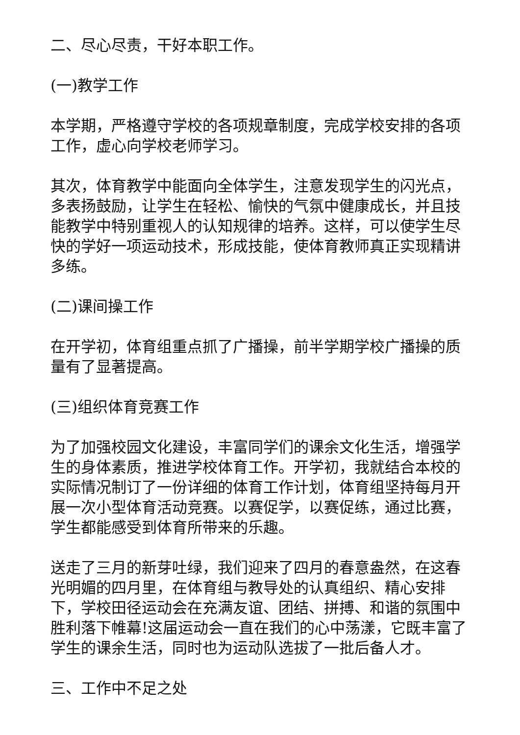二、尽心尽责，干好本职工作。
(一)教学工作
本学期，严格遵守学校的各项规章制度，完成学校安排的各项工作，虚心向学校老师学习。
其次，体育教学中能面向全体学生，注意发现学生的闪光点，多表扬鼓励，让学生在轻松、愉快的气氛中健康成长，并且技能教学中特别重视人的认知规律的培养。这样，可以使学生尽快的学好一项运动技术，形成技能，使体育教师真正实现精讲多练。
(二)课间操工作
在开学初，体育组重点抓了广播操，前半学期学校广播操的质量有了显著提高。
(三)组织体育竞赛工作
为了加强校园文化建设，丰富同学们的课余文化生活，增强学生的身体素质，推进学校体育工作。开学初，我就结合本校的实际情况制订了一份详细的体育工作计划，体育组坚持每月开展一次小型体育活动竞赛。以赛促学，以赛促练，通过比赛，学生都能感受到体育所带来的乐趣。
送走了三月的新芽吐绿，我们迎来了四月的春意盎然，在这春光明媚的四月里，在体育组与教导处的认真组织、精心安排下，学校田径运动会在充满友谊、团结、拼搏、和谐的氛围中胜利落下帷幕!这届运动会一直在我们的心中荡漾，它既丰富了学生的课余生活，同时也为运动队选拔了一批后备人才。
三、工作中不足之处